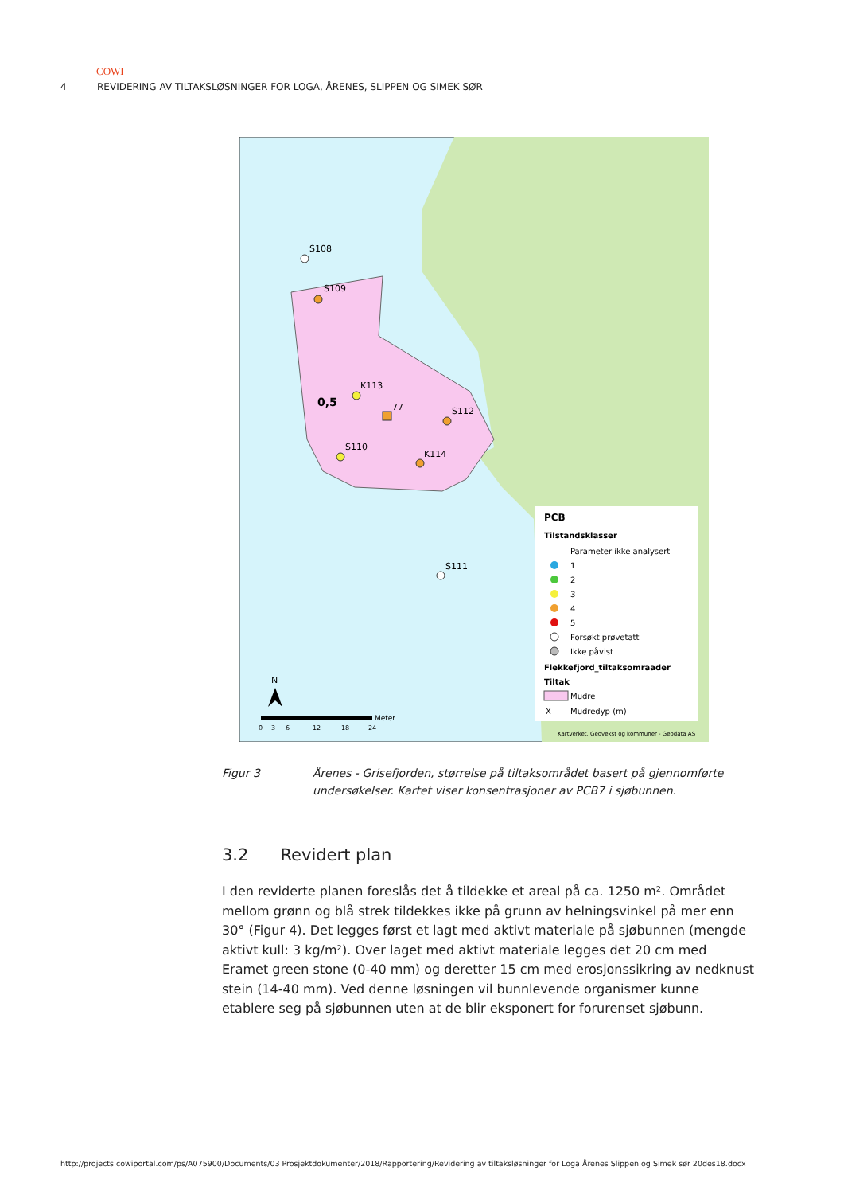COWI
4 REVIDERING AV TILTAKSLØSNINGER FOR LOGA, ÅRENES, SLIPPEN OG SIMEK SØR
S108
S109
K113
0,5
77
S112
S110
K114
S111
PCB
Tilstandsklasser
Parameter ikke analysert
1
2
3
4
5
Forsøkt prøvetatt
Ikke påvist
Flekkefjord_tiltaksomraader
Tiltak
Mudre
X
Mudredyp (m)
N
0
3
6
12
18
24
Meter
Kartverket, Geovekst og kommuner - Geodata AS
Figur 3 Årenes - Grisefjorden, størrelse på tiltaksområdet basert på gjennomførte undersøkelser. Kartet viser konsentrasjoner av PCB7 i sjøbunnen.
3.2 Revidert plan
I den reviderte planen foreslås det å tildekke et areal på ca. 1250 m². Området mellom grønn og blå strek tildekkes ikke på grunn av helningsvinkel på mer enn 30° (Figur 4). Det legges først et lagt med aktivt materiale på sjøbunnen (mengde aktivt kull: 3 kg/m²). Over laget med aktivt materiale legges det 20 cm med Eramet green stone (0-40 mm) og deretter 15 cm med erosjonssikring av nedknust stein (14-40 mm). Ved denne løsningen vil bunnlevende organismer kunne etablere seg på sjøbunnen uten at de blir eksponert for forurenset sjøbunn.
http://projects.cowiportal.com/ps/A075900/Documents/03 Prosjektdokumenter/2018/Rapportering/Revidering av tiltaksløsninger for Loga Årenes Slippen og Simek sør 20des18.docx